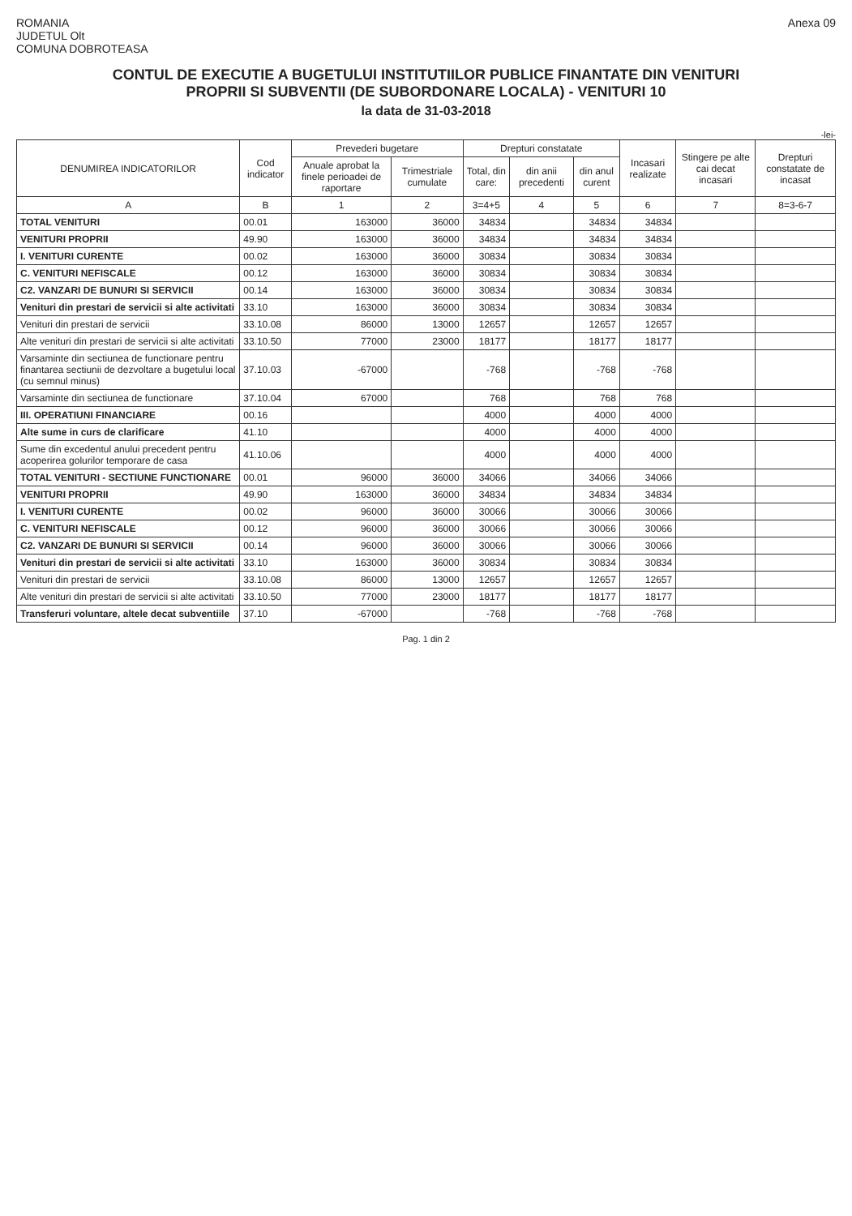ROMANIA
JUDETUL Olt
COMUNA DOBROTEASA
Anexa 09
CONTUL DE EXECUTIE A BUGETULUI INSTITUTIILOR PUBLICE FINANTATE DIN VENITURI
PROPRII SI SUBVENTII (DE SUBORDONARE LOCALA) - VENITURI 10
la data de 31-03-2018
-lei-
| DENUMIREA INDICATORILOR | Cod indicator | Prevederi bugetare | | Drepturi constatate | | | Incasari realizate | Stingere pe alte cai decat incasari | Drepturi constatate de incasat |
| --- | --- | --- | --- | --- | --- | --- | --- | --- | --- |
| | | Anuale aprobat la finele perioadei de raportare | Trimestriale cumulate | Total, din care: | din anii precedenti | din anul curent | | | |
| A | B | 1 | 2 | 3=4+5 | 4 | 5 | 6 | 7 | 8=3-6-7 |
| TOTAL VENITURI | 00.01 | 163000 | 36000 | 34834 | | 34834 | 34834 | | |
| VENITURI PROPRII | 49.90 | 163000 | 36000 | 34834 | | 34834 | 34834 | | |
| I. VENITURI CURENTE | 00.02 | 163000 | 36000 | 30834 | | 30834 | 30834 | | |
| C. VENITURI NEFISCALE | 00.12 | 163000 | 36000 | 30834 | | 30834 | 30834 | | |
| C2. VANZARI DE BUNURI SI SERVICII | 00.14 | 163000 | 36000 | 30834 | | 30834 | 30834 | | |
| Venituri din prestari de servicii si alte activitati | 33.10 | 163000 | 36000 | 30834 | | 30834 | 30834 | | |
| Venituri din prestari de servicii | 33.10.08 | 86000 | 13000 | 12657 | | 12657 | 12657 | | |
| Alte venituri din prestari de servicii si alte activitati | 33.10.50 | 77000 | 23000 | 18177 | | 18177 | 18177 | | |
| Varsaminte din sectiunea de functionare pentru finantarea sectiunii de dezvoltare a bugetului local (cu semnul minus) | 37.10.03 | -67000 | | -768 | | -768 | -768 | | |
| Varsaminte din sectiunea de functionare | 37.10.04 | 67000 | | 768 | | 768 | 768 | | |
| III. OPERATIUNI FINANCIARE | 00.16 | | | 4000 | | 4000 | 4000 | | |
| Alte sume in curs de clarificare | 41.10 | | | 4000 | | 4000 | 4000 | | |
| Sume din excedentul anului precedent pentru acoperirea golurilor temporare de casa | 41.10.06 | | | 4000 | | 4000 | 4000 | | |
| TOTAL VENITURI - SECTIUNE FUNCTIONARE | 00.01 | 96000 | 36000 | 34066 | | 34066 | 34066 | | |
| VENITURI PROPRII | 49.90 | 163000 | 36000 | 34834 | | 34834 | 34834 | | |
| I. VENITURI CURENTE | 00.02 | 96000 | 36000 | 30066 | | 30066 | 30066 | | |
| C. VENITURI NEFISCALE | 00.12 | 96000 | 36000 | 30066 | | 30066 | 30066 | | |
| C2. VANZARI DE BUNURI SI SERVICII | 00.14 | 96000 | 36000 | 30066 | | 30066 | 30066 | | |
| Venituri din prestari de servicii si alte activitati | 33.10 | 163000 | 36000 | 30834 | | 30834 | 30834 | | |
| Venituri din prestari de servicii | 33.10.08 | 86000 | 13000 | 12657 | | 12657 | 12657 | | |
| Alte venituri din prestari de servicii si alte activitati | 33.10.50 | 77000 | 23000 | 18177 | | 18177 | 18177 | | |
| Transferuri voluntare, altele decat subventiile | 37.10 | -67000 | | -768 | | -768 | -768 | | |
Pag. 1 din 2